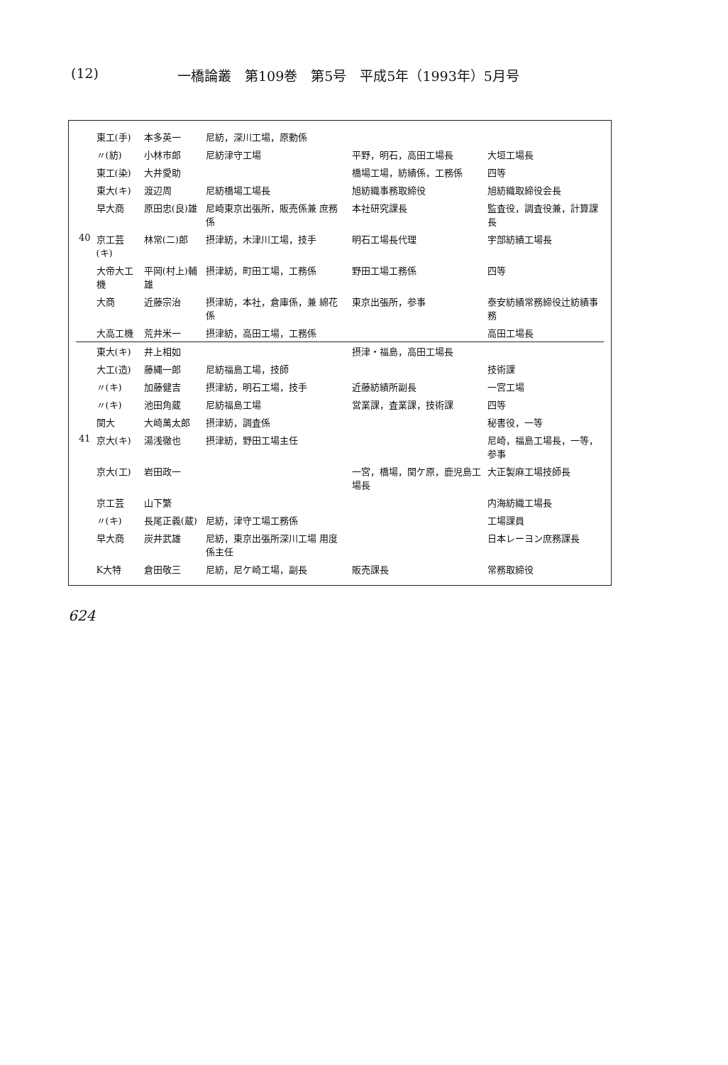(12) 一橋論叢　第109巻　第5号　平成5年（1993年）5月号
| | 東工(手) | 本多英一 | 尼紡，深川工場，原動係 | | |
| | 〃(紡) | 小林市郎 | 尼紡津守工場 | 平野，明石，高田工場長 | 大垣工場長 |
| | 東工(染) | 大井愛助 | | 橋場工場，紡績係，工務係 | 四等 |
| | 東大(キ) | 渡辺周 | 尼紡橋場工場長 | 旭紡織事務取締役 | 旭紡織取締役会長 |
| | 早大商 | 原田忠(良)雄 | 尼崎東京出張所，販売係兼 庶務係 | 本社研究課長 | 監査役，調査役兼，計算課長 |
| 40 | 京工芸(キ) | 林常(二)郎 | 摂津紡，木津川工場，技手 | 明石工場長代理 | 宇部紡績工場長 |
| | 大帝大工機 | 平岡(村上)輔雄 | 摂津紡，町田工場，工務係 | 野田工場工務係 | 四等 |
| | 大商 | 近藤宗治 | 摂津紡，本社，倉庫係，兼 綿花係 | 東京出張所，参事 | 泰安紡績常務締役辻紡績事務 |
| | 大高工機 | 荒井米一 | 摂津紡，高田工場，工務係 | | 高田工場長 |
| | 東大(キ) | 井上相如 | | 摂津・福島，高田工場長 | |
| | 大工(造) | 藤縄一郎 | 尼紡福島工場，技師 | | 技術課 |
| | 〃(キ) | 加藤健吉 | 摂津紡，明石工場，技手 | 近藤紡績所副長 | 一宮工場 |
| | 〃(キ) | 池田角蔵 | 尼紡福島工場 | 営業課，査業課，技術課 | 四等 |
| | 関大 | 大崎萬太郎 | 摂津紡，調査係 | | 秘書役，一等 |
| 41 | 京大(キ) | 湯浅徹也 | 摂津紡，野田工場主任 | | 尼崎，福島工場長，一等，参事 |
| | 京大(工) | 岩田政一 | | 一宮，橋場，関ケ原，鹿児島工場長 | 大正製麻工場技師長 |
| | 京工芸 | 山下繁 | | | 内海紡織工場長 |
| | 〃(キ) | 長尾正義(蔵) | 尼紡，津守工場工務係 | | 工場課員 |
| | 早大商 | 炭井武雄 | 尼紡，東京出張所深川工場 用度係主任 | | 日本レーヨン庶務課長 |
| | K大特 | 倉田敬三 | 尼紡，尼ケ崎工場，副長 | 販売課長 | 常務取締役 |
624